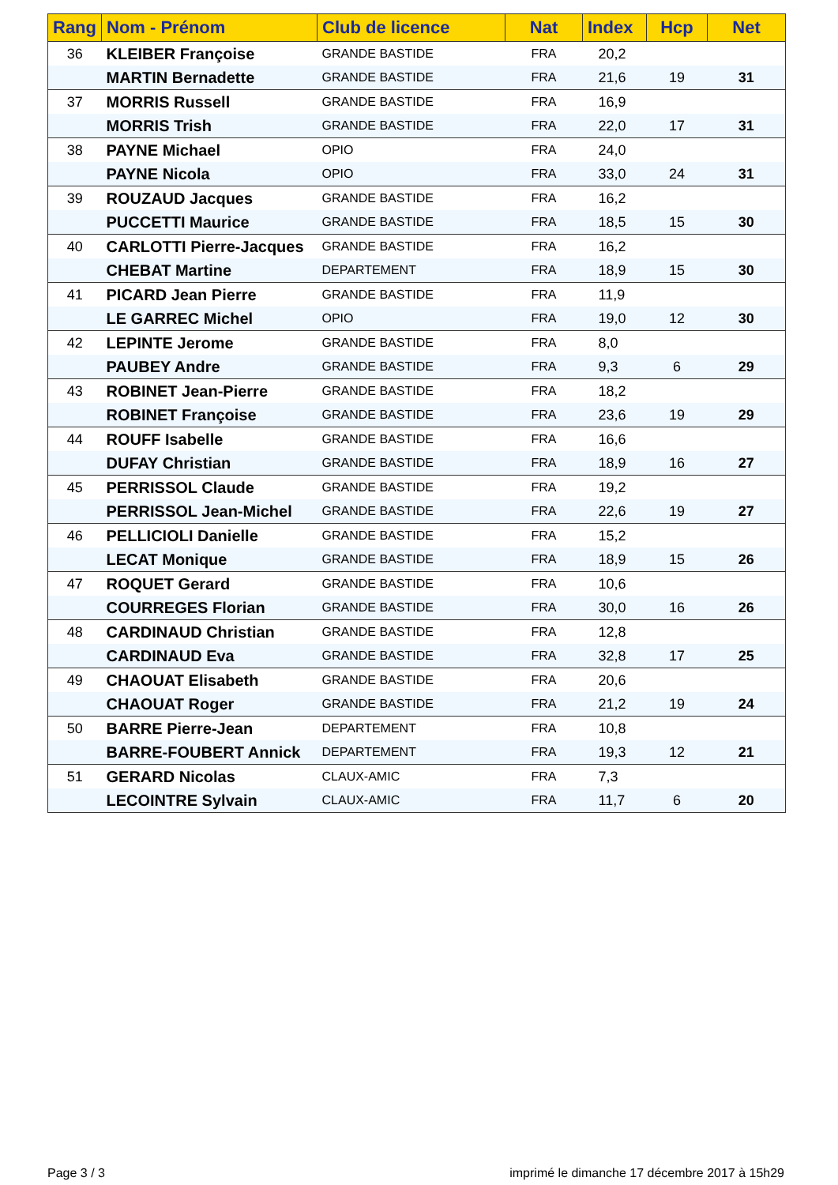| Rang | Nom - Prénom | Club de licence | Nat | Index | Hcp | Net |
| --- | --- | --- | --- | --- | --- | --- |
| 36 | KLEIBER Françoise | GRANDE BASTIDE | FRA | 20,2 | | |
| | MARTIN Bernadette | GRANDE BASTIDE | FRA | 21,6 | 19 | 31 |
| 37 | MORRIS Russell | GRANDE BASTIDE | FRA | 16,9 | | |
| | MORRIS Trish | GRANDE BASTIDE | FRA | 22,0 | 17 | 31 |
| 38 | PAYNE Michael | OPIO | FRA | 24,0 | | |
| | PAYNE Nicola | OPIO | FRA | 33,0 | 24 | 31 |
| 39 | ROUZAUD Jacques | GRANDE BASTIDE | FRA | 16,2 | | |
| | PUCCETTI Maurice | GRANDE BASTIDE | FRA | 18,5 | 15 | 30 |
| 40 | CARLOTTI Pierre-Jacques | GRANDE BASTIDE | FRA | 16,2 | | |
| | CHEBAT Martine | DEPARTEMENT | FRA | 18,9 | 15 | 30 |
| 41 | PICARD Jean Pierre | GRANDE BASTIDE | FRA | 11,9 | | |
| | LE GARREC Michel | OPIO | FRA | 19,0 | 12 | 30 |
| 42 | LEPINTE Jerome | GRANDE BASTIDE | FRA | 8,0 | | |
| | PAUBEY Andre | GRANDE BASTIDE | FRA | 9,3 | 6 | 29 |
| 43 | ROBINET Jean-Pierre | GRANDE BASTIDE | FRA | 18,2 | | |
| | ROBINET Françoise | GRANDE BASTIDE | FRA | 23,6 | 19 | 29 |
| 44 | ROUFF Isabelle | GRANDE BASTIDE | FRA | 16,6 | | |
| | DUFAY Christian | GRANDE BASTIDE | FRA | 18,9 | 16 | 27 |
| 45 | PERRISSOL Claude | GRANDE BASTIDE | FRA | 19,2 | | |
| | PERRISSOL Jean-Michel | GRANDE BASTIDE | FRA | 22,6 | 19 | 27 |
| 46 | PELLICIOLI Danielle | GRANDE BASTIDE | FRA | 15,2 | | |
| | LECAT Monique | GRANDE BASTIDE | FRA | 18,9 | 15 | 26 |
| 47 | ROQUET Gerard | GRANDE BASTIDE | FRA | 10,6 | | |
| | COURREGES Florian | GRANDE BASTIDE | FRA | 30,0 | 16 | 26 |
| 48 | CARDINAUD Christian | GRANDE BASTIDE | FRA | 12,8 | | |
| | CARDINAUD Eva | GRANDE BASTIDE | FRA | 32,8 | 17 | 25 |
| 49 | CHAOUAT Elisabeth | GRANDE BASTIDE | FRA | 20,6 | | |
| | CHAOUAT Roger | GRANDE BASTIDE | FRA | 21,2 | 19 | 24 |
| 50 | BARRE Pierre-Jean | DEPARTEMENT | FRA | 10,8 | | |
| | BARRE-FOUBERT Annick | DEPARTEMENT | FRA | 19,3 | 12 | 21 |
| 51 | GERARD Nicolas | CLAUX-AMIC | FRA | 7,3 | | |
| | LECOINTRE Sylvain | CLAUX-AMIC | FRA | 11,7 | 6 | 20 |
Page 3 / 3
imprimé le dimanche 17 décembre 2017 à 15h29